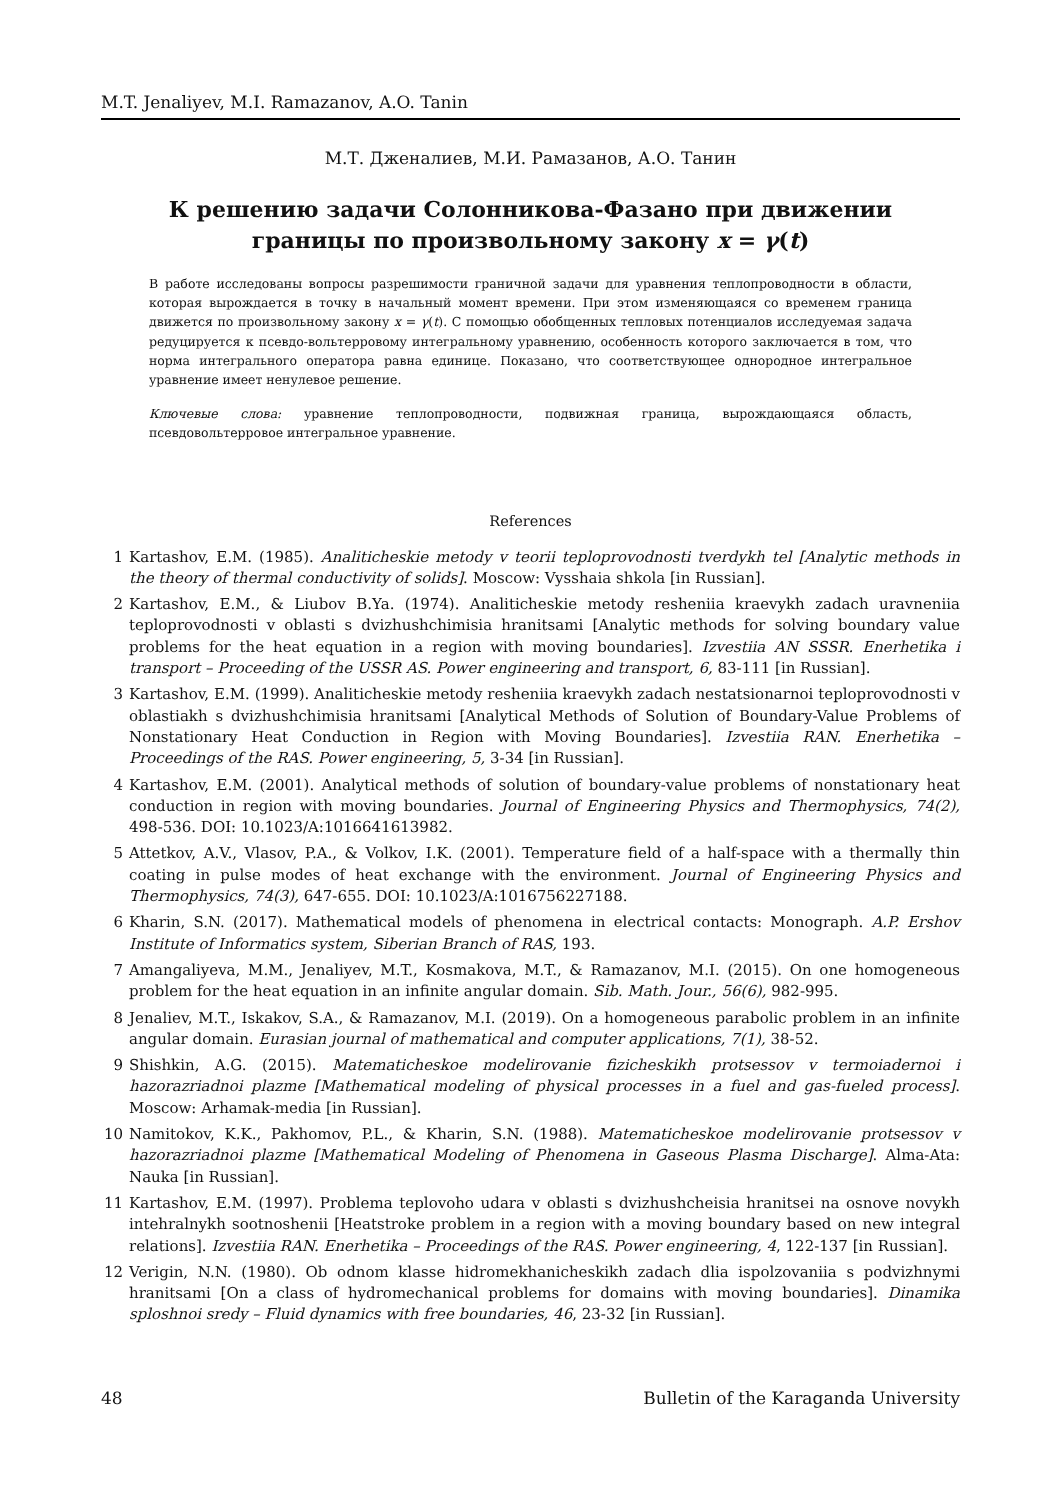M.T. Jenaliyev, M.I. Ramazanov, A.O. Tanin
М.Т. Дженалиев, М.И. Рамазанов, А.О. Танин
К решению задачи Солонникова-Фазано при движении
границы по произвольному закону x = γ(t)
В работе исследованы вопросы разрешимости граничной задачи для уравнения теплопроводности в области, которая вырождается в точку в начальный момент времени. При этом изменяющаяся со временем граница движется по произвольному закону x = γ(t). С помощью обобщенных тепловых потенциалов исследуемая задача редуцируется к псевдо-вольтерровому интегральному уравнению, особенность которого заключается в том, что норма интегрального оператора равна единице. Показано, что соответствующее однородное интегральное уравнение имеет ненулевое решение.
Ключевые слова: уравнение теплопроводности, подвижная граница, вырождающаяся область, псевдовольтерровое интегральное уравнение.
References
1 Kartashov, E.M. (1985). Analiticheskie metody v teorii teploprovodnosti tverdykh tel [Analytic methods in the theory of thermal conductivity of solids]. Moscow: Vysshaia shkola [in Russian].
2 Kartashov, E.M., & Liubov B.Ya. (1974). Analiticheskie metody resheniia kraevykh zadach uravneniia teploprovodnosti v oblasti s dvizhushchimisia hranitsami [Analytic methods for solving boundary value problems for the heat equation in a region with moving boundaries]. Izvestiia AN SSSR. Enerhetika i transport – Proceeding of the USSR AS. Power engineering and transport, 6, 83-111 [in Russian].
3 Kartashov, E.M. (1999). Analiticheskie metody resheniia kraevykh zadach nestatsionarnoi teploprovodnosti v oblastiakh s dvizhushchimisia hranitsami [Analytical Methods of Solution of Boundary-Value Problems of Nonstationary Heat Conduction in Region with Moving Boundaries]. Izvestiia RAN. Enerhetika – Proceedings of the RAS. Power engineering, 5, 3-34 [in Russian].
4 Kartashov, E.M. (2001). Analytical methods of solution of boundary-value problems of nonstationary heat conduction in region with moving boundaries. Journal of Engineering Physics and Thermophysics, 74(2), 498-536. DOI: 10.1023/A:1016641613982.
5 Attetkov, A.V., Vlasov, P.A., & Volkov, I.K. (2001). Temperature field of a half-space with a thermally thin coating in pulse modes of heat exchange with the environment. Journal of Engineering Physics and Thermophysics, 74(3), 647-655. DOI: 10.1023/A:1016756227188.
6 Kharin, S.N. (2017). Mathematical models of phenomena in electrical contacts: Monograph. A.P. Ershov Institute of Informatics system, Siberian Branch of RAS, 193.
7 Amangaliyeva, M.M., Jenaliyev, M.T., Kosmakova, M.T., & Ramazanov, M.I. (2015). On one homogeneous problem for the heat equation in an infinite angular domain. Sib. Math. Jour., 56(6), 982-995.
8 Jenaliev, M.T., Iskakov, S.A., & Ramazanov, M.I. (2019). On a homogeneous parabolic problem in an infinite angular domain. Eurasian journal of mathematical and computer applications, 7(1), 38-52.
9 Shishkin, A.G. (2015). Matematicheskoe modelirovanie fizicheskikh protsessov v termoiadernoi i hazorazriadnoi plazme [Mathematical modeling of physical processes in a fuel and gas-fueled process]. Moscow: Arhamak-media [in Russian].
10 Namitokov, K.K., Pakhomov, P.L., & Kharin, S.N. (1988). Matematicheskoe modelirovanie protsessov v hazorazriadnoi plazme [Mathematical Modeling of Phenomena in Gaseous Plasma Discharge]. Alma-Ata: Nauka [in Russian].
11 Kartashov, E.M. (1997). Problema teplovoho udara v oblasti s dvizhushcheisia hranitsei na osnove novykh intehralnykh sootnoshenii [Heatstroke problem in a region with a moving boundary based on new integral relations]. Izvestiia RAN. Enerhetika – Proceedings of the RAS. Power engineering, 4, 122-137 [in Russian].
12 Verigin, N.N. (1980). Ob odnom klasse hidromekhanicheskikh zadach dlia ispolzovaniia s podvizhnymi hranitsami [On a class of hydromechanical problems for domains with moving boundaries]. Dinamika sploshnoi sredy – Fluid dynamics with free boundaries, 46, 23-32 [in Russian].
48 Bulletin of the Karaganda University